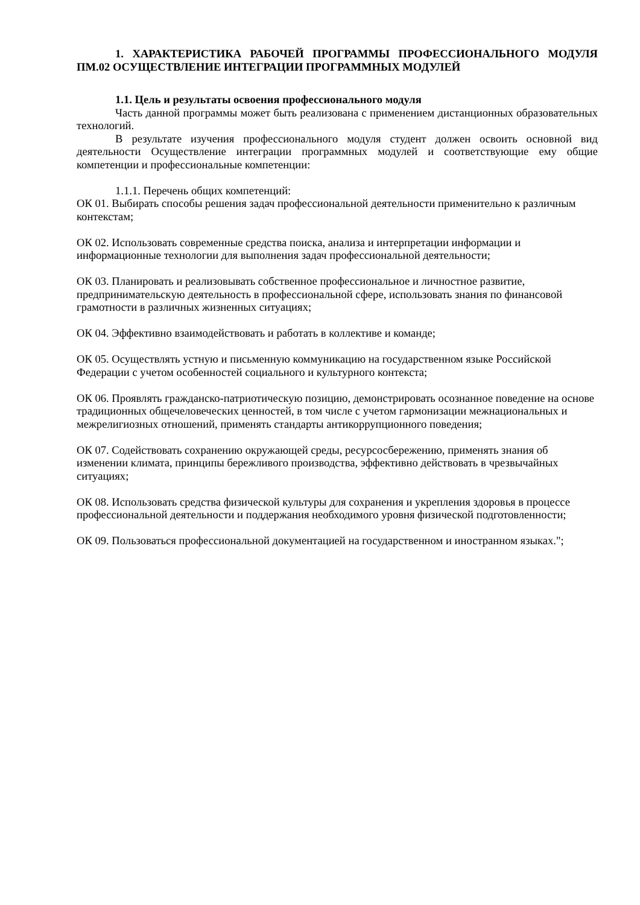1. ХАРАКТЕРИСТИКА РАБОЧЕЙ ПРОГРАММЫ ПРОФЕССИОНАЛЬНОГО МОДУЛЯ ПМ.02 ОСУЩЕСТВЛЕНИЕ ИНТЕГРАЦИИ ПРОГРАММНЫХ МОДУЛЕЙ
1.1. Цель и результаты освоения профессионального модуля
Часть данной программы может быть реализована с применением дистанционных образовательных технологий.
В результате изучения профессионального модуля студент должен освоить основной вид деятельности Осуществление интеграции программных модулей и соответствующие ему общие компетенции и профессиональные компетенции:
1.1.1. Перечень общих компетенций:
ОК 01. Выбирать способы решения задач профессиональной деятельности применительно к различным контекстам;
ОК 02. Использовать современные средства поиска, анализа и интерпретации информации и информационные технологии для выполнения задач профессиональной деятельности;
ОК 03. Планировать и реализовывать собственное профессиональное и личностное развитие, предпринимательскую деятельность в профессиональной сфере, использовать знания по финансовой грамотности в различных жизненных ситуациях;
ОК 04. Эффективно взаимодействовать и работать в коллективе и команде;
ОК 05. Осуществлять устную и письменную коммуникацию на государственном языке Российской Федерации с учетом особенностей социального и культурного контекста;
ОК 06. Проявлять гражданско-патриотическую позицию, демонстрировать осознанное поведение на основе традиционных общечеловеческих ценностей, в том числе с учетом гармонизации межнациональных и межрелигиозных отношений, применять стандарты антикоррупционного поведения;
ОК 07. Содействовать сохранению окружающей среды, ресурсосбережению, применять знания об изменении климата, принципы бережливого производства, эффективно действовать в чрезвычайных ситуациях;
ОК 08. Использовать средства физической культуры для сохранения и укрепления здоровья в процессе профессиональной деятельности и поддержания необходимого уровня физической подготовленности;
ОК 09. Пользоваться профессиональной документацией на государственном и иностранном языках.";